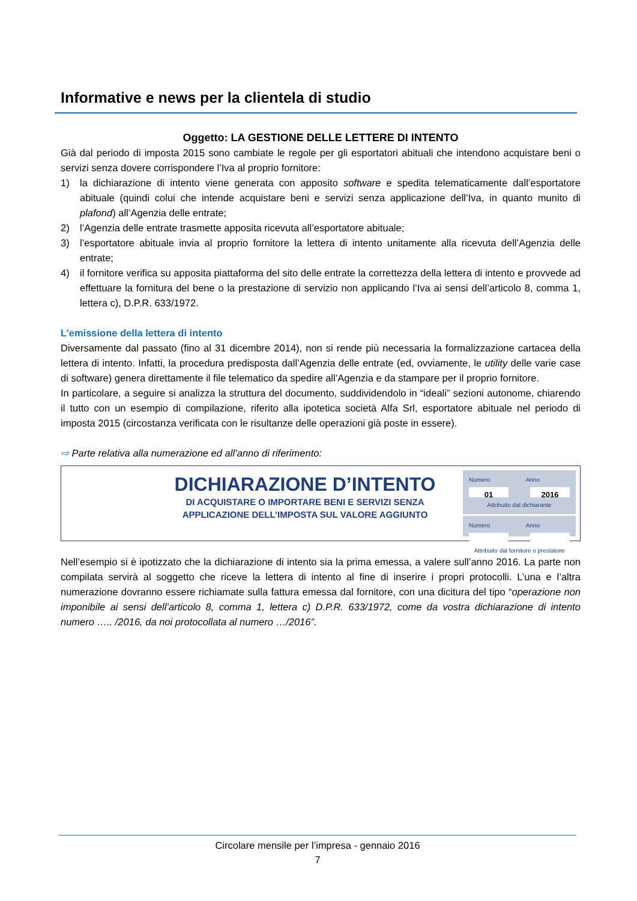Informative e news per la clientela di studio
Oggetto: LA GESTIONE DELLE LETTERE DI INTENTO
Già dal periodo di imposta 2015 sono cambiate le regole per gli esportatori abituali che intendono acquistare beni o servizi senza dovere corrispondere l’Iva al proprio fornitore:
1) la dichiarazione di intento viene generata con apposito software e spedita telematicamente dall’esportatore abituale (quindi colui che intende acquistare beni e servizi senza applicazione dell’Iva, in quanto munito di plafond) all’Agenzia delle entrate;
2) l’Agenzia delle entrate trasmette apposita ricevuta all’esportatore abituale;
3) l’esportatore abituale invia al proprio fornitore la lettera di intento unitamente alla ricevuta dell’Agenzia delle entrate;
4) il fornitore verifica su apposita piattaforma del sito delle entrate la correttezza della lettera di intento e provvede ad effettuare la fornitura del bene o la prestazione di servizio non applicando l’Iva ai sensi dell’articolo 8, comma 1, lettera c), D.P.R. 633/1972.
L’emissione della lettera di intento
Diversamente dal passato (fino al 31 dicembre 2014), non si rende più necessaria la formalizzazione cartacea della lettera di intento. Infatti, la procedura predisposta dall’Agenzia delle entrate (ed, ovviamente, le utility delle varie case di software) genera direttamente il file telematico da spedire all’Agenzia e da stampare per il proprio fornitore.
In particolare, a seguire si analizza la struttura del documento, suddividendolo in “ideali” sezioni autonome, chiarendo il tutto con un esempio di compilazione, riferito alla ipotetica società Alfa Srl, esportatore abituale nel periodo di imposta 2015 (circostanza verificata con le risultanze delle operazioni già poste in essere).
⇨ Parte relativa alla numerazione ed all’anno di riferimento:
DICHIARAZIONE D’INTENTO
DI ACQUISTARE O IMPORTARE BENI E SERVIZI SENZA
APPLICAZIONE DELL’IMPOSTA SUL VALORE AGGIUNTO
Numero Anno
01 2016
Attribuito dal dichiarante
Numero Anno
Attribuito dal fornitore o prestatore
Nell’esempio si è ipotizzato che la dichiarazione di intento sia la prima emessa, a valere sull’anno 2016. La parte non compilata servirà al soggetto che riceve la lettera di intento al fine di inserire i propri protocolli. L’una e l’altra numerazione dovranno essere richiamate sulla fattura emessa dal fornitore, con una dicitura del tipo “operazione non imponibile ai sensi dell’articolo 8, comma 1, lettera c) D.P.R. 633/1972, come da vostra dichiarazione di intento numero ….. /2016, da noi protocollata al numero …/2016”.
Circolare mensile per l’impresa - gennaio 2016
7